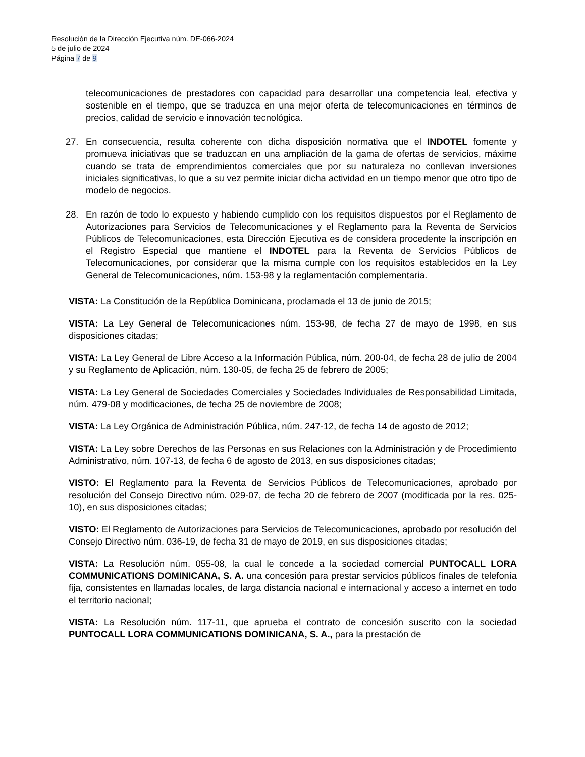Resolución de la Dirección Ejecutiva núm. DE-066-2024
5 de julio de 2024
Página 7 de 9
telecomunicaciones de prestadores con capacidad para desarrollar una competencia leal, efectiva y sostenible en el tiempo, que se traduzca en una mejor oferta de telecomunicaciones en términos de precios, calidad de servicio e innovación tecnológica.
27. En consecuencia, resulta coherente con dicha disposición normativa que el INDOTEL fomente y promueva iniciativas que se traduzcan en una ampliación de la gama de ofertas de servicios, máxime cuando se trata de emprendimientos comerciales que por su naturaleza no conllevan inversiones iniciales significativas, lo que a su vez permite iniciar dicha actividad en un tiempo menor que otro tipo de modelo de negocios.
28. En razón de todo lo expuesto y habiendo cumplido con los requisitos dispuestos por el Reglamento de Autorizaciones para Servicios de Telecomunicaciones y el Reglamento para la Reventa de Servicios Públicos de Telecomunicaciones, esta Dirección Ejecutiva es de considera procedente la inscripción en el Registro Especial que mantiene el INDOTEL para la Reventa de Servicios Públicos de Telecomunicaciones, por considerar que la misma cumple con los requisitos establecidos en la Ley General de Telecomunicaciones, núm. 153-98 y la reglamentación complementaria.
VISTA: La Constitución de la República Dominicana, proclamada el 13 de junio de 2015;
VISTA: La Ley General de Telecomunicaciones núm. 153-98, de fecha 27 de mayo de 1998, en sus disposiciones citadas;
VISTA: La Ley General de Libre Acceso a la Información Pública, núm. 200-04, de fecha 28 de julio de 2004 y su Reglamento de Aplicación, núm. 130-05, de fecha 25 de febrero de 2005;
VISTA: La Ley General de Sociedades Comerciales y Sociedades Individuales de Responsabilidad Limitada, núm. 479-08 y modificaciones, de fecha 25 de noviembre de 2008;
VISTA: La Ley Orgánica de Administración Pública, núm. 247-12, de fecha 14 de agosto de 2012;
VISTA: La Ley sobre Derechos de las Personas en sus Relaciones con la Administración y de Procedimiento Administrativo, núm. 107-13, de fecha 6 de agosto de 2013, en sus disposiciones citadas;
VISTO: El Reglamento para la Reventa de Servicios Públicos de Telecomunicaciones, aprobado por resolución del Consejo Directivo núm. 029-07, de fecha 20 de febrero de 2007 (modificada por la res. 025-10), en sus disposiciones citadas;
VISTO: El Reglamento de Autorizaciones para Servicios de Telecomunicaciones, aprobado por resolución del Consejo Directivo núm. 036-19, de fecha 31 de mayo de 2019, en sus disposiciones citadas;
VISTA: La Resolución núm. 055-08, la cual le concede a la sociedad comercial PUNTOCALL LORA COMMUNICATIONS DOMINICANA, S. A. una concesión para prestar servicios públicos finales de telefonía fija, consistentes en llamadas locales, de larga distancia nacional e internacional y acceso a internet en todo el territorio nacional;
VISTA: La Resolución núm. 117-11, que aprueba el contrato de concesión suscrito con la sociedad PUNTOCALL LORA COMMUNICATIONS DOMINICANA, S. A., para la prestación de